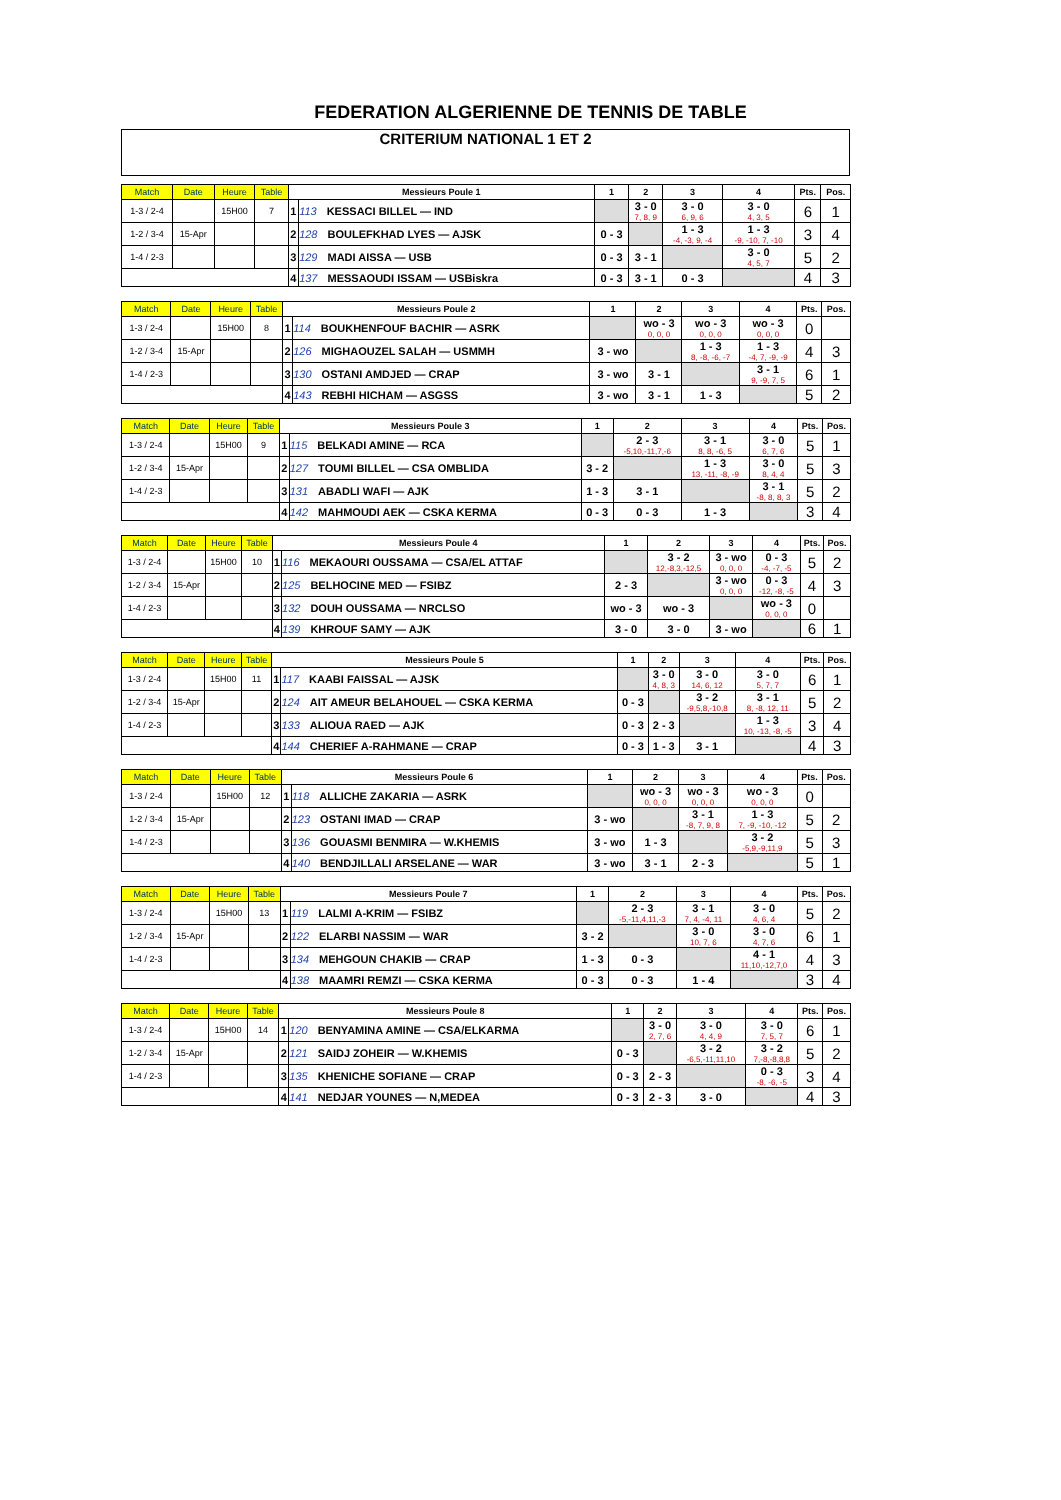FEDERATION ALGERIENNE DE TENNIS DE TABLE
CRITERIUM NATIONAL 1 ET 2
| Match | Date | Heure | Table | Messieurs Poule 1 | | 1 | 2 | 3 | 4 | Pts. | Pos. |
| --- | --- | --- | --- | --- | --- | --- | --- | --- | --- | --- | --- |
| 1-3 / 2-4 | | 15H00 | 7 | 1 | 113 KESSACI BILLEL — IND | | 3 - 0 7, 8, 9 | 3 - 0 6, 9, 6 | 3 - 0 4, 3, 5 | 6 | 1 |
| 1-2 / 3-4 | 15-Apr | | | 2 | 128 BOULEFKHAD LYES — AJSK | 0 - 3 | | 1 - 3 -4, -3, 9, -4 | 1 - 3 -9, -10, 7, -10 | 3 | 4 |
| 1-4 / 2-3 | | | | 3 | 129 MADI AISSA — USB | 0 - 3 | 3 - 1 | | 3 - 0 4, 5, 7 | 5 | 2 |
| | | | | 4 | 137 MESSAOUDI ISSAM — USBiskra | 0 - 3 | 3 - 1 | 0 - 3 | | 4 | 3 |
| Match | Date | Heure | Table | Messieurs Poule 2 | | 1 | 2 | 3 | 4 | Pts. | Pos. |
| --- | --- | --- | --- | --- | --- | --- | --- | --- | --- | --- | --- |
| 1-3 / 2-4 | | 15H00 | 8 | 1 | 114 BOUKHENFOUF BACHIR — ASRK | | wo - 3 0, 0, 0 | wo - 3 0, 0, 0 | wo - 3 0, 0, 0 | 0 | |
| 1-2 / 3-4 | 15-Apr | | | 2 | 126 MIGHAOUZEL SALAH — USMMH | 3 - wo | | 1 - 3 8, -8, -6, -7 | 1 - 3 -4, 7, -9, -9 | 4 | 3 |
| 1-4 / 2-3 | | | | 3 | 130 OSTANI AMDJED — CRAP | 3 - wo | 3 - 1 | | 3 - 1 9, -9, 7, 5 | 6 | 1 |
| | | | | 4 | 143 REBHI HICHAM — ASGSS | 3 - wo | 3 - 1 | 1 - 3 | | 5 | 2 |
| Match | Date | Heure | Table | Messieurs Poule 3 | | 1 | 2 | 3 | 4 | Pts. | Pos. |
| --- | --- | --- | --- | --- | --- | --- | --- | --- | --- | --- | --- |
| 1-3 / 2-4 | | 15H00 | 9 | 1 | 115 BELKADI AMINE — RCA | | 2 - 3 -5,10,-11,7,-6 | 3 - 1 8, 8, -6, 5 | 3 - 0 6, 7, 6 | 5 | 1 |
| 1-2 / 3-4 | 15-Apr | | | 2 | 127 TOUMI BILLEL — CSA OMBLIDA | 3 - 2 | | 1 - 3 13, -11, -8, -9 | 3 - 0 8, 4, 4 | 5 | 3 |
| 1-4 / 2-3 | | | | 3 | 131 ABADLI WAFI — AJK | 1 - 3 | 3 - 1 | | 3 - 1 -8, 8, 8, 3 | 5 | 2 |
| | | | | 4 | 142 MAHMOUDI AEK — CSKA KERMA | 0 - 3 | 0 - 3 | 1 - 3 | | 3 | 4 |
| Match | Date | Heure | Table | Messieurs Poule 4 | | 1 | 2 | 3 | 4 | Pts. | Pos. |
| --- | --- | --- | --- | --- | --- | --- | --- | --- | --- | --- | --- |
| 1-3 / 2-4 | | 15H00 | 10 | 1 | 116 MEKAOURI OUSSAMA — CSA/EL ATTAF | | 3 - 2 12,-8,3,-12,5 | 3 - wo 0, 0, 0 | 0 - 3 -4, -7, -5 | 5 | 2 |
| 1-2 / 3-4 | 15-Apr | | | 2 | 125 BELHOCINE MED — FSIBZ | 2 - 3 | | 3 - wo 0, 0, 0 | 0 - 3 -12, -8, -5 | 4 | 3 |
| 1-4 / 2-3 | | | | 3 | 132 DOUH OUSSAMA — NRCLSO | wo - 3 | wo - 3 | | wo - 3 0, 0, 0 | 0 | |
| | | | | 4 | 139 KHROUF SAMY — AJK | 3 - 0 | 3 - 0 | 3 - wo | | 6 | 1 |
| Match | Date | Heure | Table | Messieurs Poule 5 | | 1 | 2 | 3 | 4 | Pts. | Pos. |
| --- | --- | --- | --- | --- | --- | --- | --- | --- | --- | --- | --- |
| 1-3 / 2-4 | | 15H00 | 11 | 1 | 117 KAABI FAISSAL — AJSK | | 3 - 0 4, 8, 3 | 3 - 0 14, 6, 12 | 3 - 0 5, 7, 7 | 6 | 1 |
| 1-2 / 3-4 | 15-Apr | | | 2 | 124 AIT AMEUR BELAHOUEL — CSKA KERMA | 0 - 3 | | 3 - 2 -9,5,8,-10,8 | 3 - 1 8, -8, 12, 11 | 5 | 2 |
| 1-4 / 2-3 | | | | 3 | 133 ALIOUA RAED — AJK | 0 - 3 | 2 - 3 | | 1 - 3 10, -13, -8, -5 | 3 | 4 |
| | | | | 4 | 144 CHERIEF A-RAHMANE — CRAP | 0 - 3 | 1 - 3 | 3 - 1 | | 4 | 3 |
| Match | Date | Heure | Table | Messieurs Poule 6 | | 1 | 2 | 3 | 4 | Pts. | Pos. |
| --- | --- | --- | --- | --- | --- | --- | --- | --- | --- | --- | --- |
| 1-3 / 2-4 | | 15H00 | 12 | 1 | 118 ALLICHE ZAKARIA — ASRK | | wo - 3 0, 0, 0 | wo - 3 0, 0, 0 | wo - 3 0, 0, 0 | 0 | |
| 1-2 / 3-4 | 15-Apr | | | 2 | 123 OSTANI IMAD — CRAP | 3 - wo | | 3 - 1 -8, 7, 9, 8 | 1 - 3 7, -9, -10, -12 | 5 | 2 |
| 1-4 / 2-3 | | | | 3 | 136 GOUASMI BENMIRA — W.KHEMIS | 3 - wo | 1 - 3 | | 3 - 2 -5,9,-9,11,9 | 5 | 3 |
| | | | | 4 | 140 BENDJILLALI ARSELANE — WAR | 3 - wo | 3 - 1 | 2 - 3 | | 5 | 1 |
| Match | Date | Heure | Table | Messieurs Poule 7 | | 1 | 2 | 3 | 4 | Pts. | Pos. |
| --- | --- | --- | --- | --- | --- | --- | --- | --- | --- | --- | --- |
| 1-3 / 2-4 | | 15H00 | 13 | 1 | 119 LALMI A-KRIM — FSIBZ | | 2 - 3 -5,-11,4,11,-3 | 3 - 1 7, 4, -4, 11 | 3 - 0 4, 6, 4 | 5 | 2 |
| 1-2 / 3-4 | 15-Apr | | | 2 | 122 ELARBI NASSIM — WAR | 3 - 2 | | 3 - 0 10, 7, 6 | 3 - 0 4, 7, 6 | 6 | 1 |
| 1-4 / 2-3 | | | | 3 | 134 MEHGOUN CHAKIB — CRAP | 1 - 3 | 0 - 3 | | 4 - 1 11,10,-12,7,0 | 4 | 3 |
| | | | | 4 | 138 MAAMRI REMZI — CSKA KERMA | 0 - 3 | 0 - 3 | 1 - 4 | | 3 | 4 |
| Match | Date | Heure | Table | Messieurs Poule 8 | | 1 | 2 | 3 | 4 | Pts. | Pos. |
| --- | --- | --- | --- | --- | --- | --- | --- | --- | --- | --- | --- |
| 1-3 / 2-4 | | 15H00 | 14 | 1 | 120 BENYAMINA AMINE — CSA/ELKARMA | | 3 - 0 2, 7, 6 | 3 - 0 4, 4, 9 | 3 - 0 7, 5, 7 | 6 | 1 |
| 1-2 / 3-4 | 15-Apr | | | 2 | 121 SAIDJ ZOHEIR — W.KHEMIS | 0 - 3 | | 3 - 2 -6,5,-11,11,10 | 3 - 2 7,-8,-8,8,8 | 5 | 2 |
| 1-4 / 2-3 | | | | 3 | 135 KHENICHE SOFIANE — CRAP | 0 - 3 | 2 - 3 | | 0 - 3 -8, -6, -5 | 3 | 4 |
| | | | | 4 | 141 NEDJAR YOUNES — N,MEDEA | 0 - 3 | 2 - 3 | 3 - 0 | | 4 | 3 |